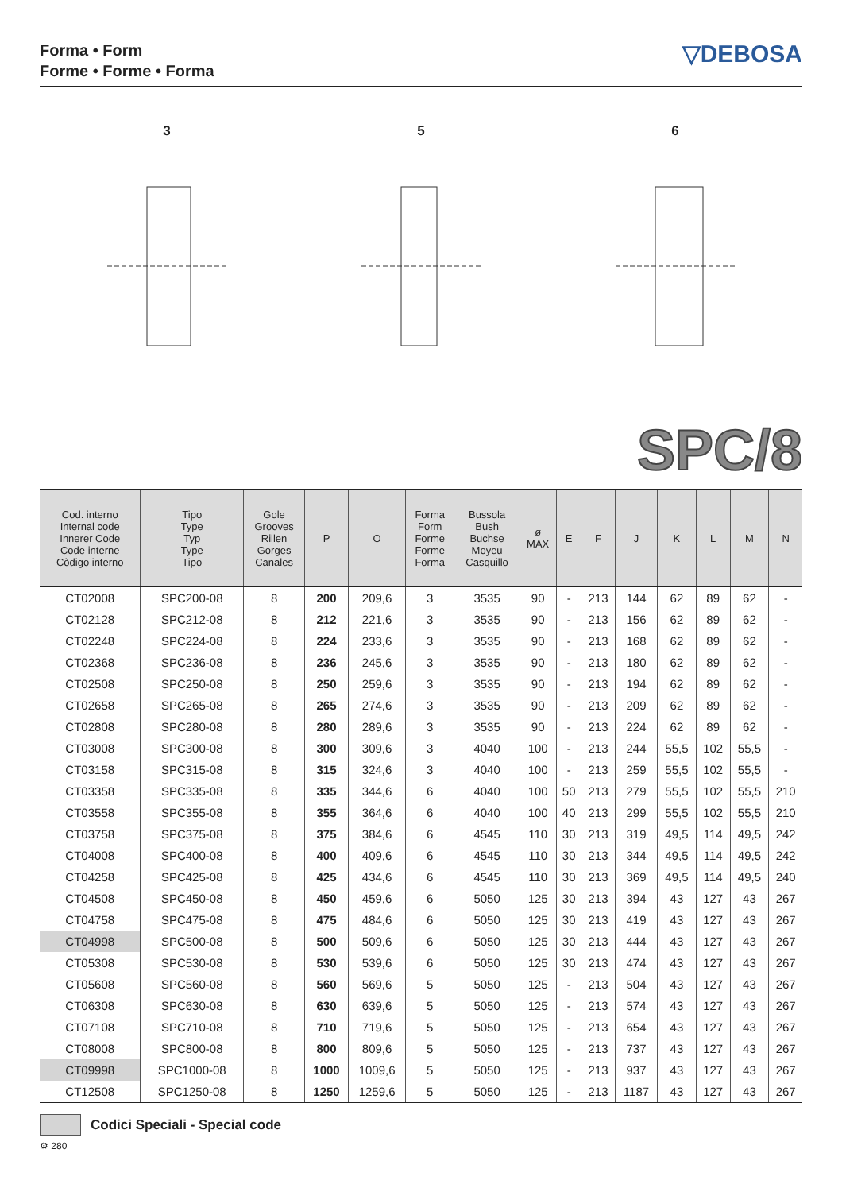Forma • Form
Forme • Forme • Forma
▽DEBOSA
3
5
6
SPC/8
| Cod. interno Internal code Innerer Code Code interne Còdigo interno | Tipo Type Typ Type Tipo | Gole Grooves Rillen Gorges Canales | P | O | Forma Form Forme Forme Forma | Bussola Bush Buchse Moyeu Casquillo | ø MAX | E | F | J | K | L | M | N |
| --- | --- | --- | --- | --- | --- | --- | --- | --- | --- | --- | --- | --- | --- | --- |
| CT02008 | SPC200-08 | 8 | 200 | 209,6 | 3 | 3535 | 90 | - | 213 | 144 | 62 | 89 | 62 | - |
| CT02128 | SPC212-08 | 8 | 212 | 221,6 | 3 | 3535 | 90 | - | 213 | 156 | 62 | 89 | 62 | - |
| CT02248 | SPC224-08 | 8 | 224 | 233,6 | 3 | 3535 | 90 | - | 213 | 168 | 62 | 89 | 62 | - |
| CT02368 | SPC236-08 | 8 | 236 | 245,6 | 3 | 3535 | 90 | - | 213 | 180 | 62 | 89 | 62 | - |
| CT02508 | SPC250-08 | 8 | 250 | 259,6 | 3 | 3535 | 90 | - | 213 | 194 | 62 | 89 | 62 | - |
| CT02658 | SPC265-08 | 8 | 265 | 274,6 | 3 | 3535 | 90 | - | 213 | 209 | 62 | 89 | 62 | - |
| CT02808 | SPC280-08 | 8 | 280 | 289,6 | 3 | 3535 | 90 | - | 213 | 224 | 62 | 89 | 62 | - |
| CT03008 | SPC300-08 | 8 | 300 | 309,6 | 3 | 4040 | 100 | - | 213 | 244 | 55,5 | 102 | 55,5 | - |
| CT03158 | SPC315-08 | 8 | 315 | 324,6 | 3 | 4040 | 100 | - | 213 | 259 | 55,5 | 102 | 55,5 | - |
| CT03358 | SPC335-08 | 8 | 335 | 344,6 | 6 | 4040 | 100 | 50 | 213 | 279 | 55,5 | 102 | 55,5 | 210 |
| CT03558 | SPC355-08 | 8 | 355 | 364,6 | 6 | 4040 | 100 | 40 | 213 | 299 | 55,5 | 102 | 55,5 | 210 |
| CT03758 | SPC375-08 | 8 | 375 | 384,6 | 6 | 4545 | 110 | 30 | 213 | 319 | 49,5 | 114 | 49,5 | 242 |
| CT04008 | SPC400-08 | 8 | 400 | 409,6 | 6 | 4545 | 110 | 30 | 213 | 344 | 49,5 | 114 | 49,5 | 242 |
| CT04258 | SPC425-08 | 8 | 425 | 434,6 | 6 | 4545 | 110 | 30 | 213 | 369 | 49,5 | 114 | 49,5 | 240 |
| CT04508 | SPC450-08 | 8 | 450 | 459,6 | 6 | 5050 | 125 | 30 | 213 | 394 | 43 | 127 | 43 | 267 |
| CT04758 | SPC475-08 | 8 | 475 | 484,6 | 6 | 5050 | 125 | 30 | 213 | 419 | 43 | 127 | 43 | 267 |
| CT04998 | SPC500-08 | 8 | 500 | 509,6 | 6 | 5050 | 125 | 30 | 213 | 444 | 43 | 127 | 43 | 267 |
| CT05308 | SPC530-08 | 8 | 530 | 539,6 | 6 | 5050 | 125 | 30 | 213 | 474 | 43 | 127 | 43 | 267 |
| CT05608 | SPC560-08 | 8 | 560 | 569,6 | 5 | 5050 | 125 | - | 213 | 504 | 43 | 127 | 43 | 267 |
| CT06308 | SPC630-08 | 8 | 630 | 639,6 | 5 | 5050 | 125 | - | 213 | 574 | 43 | 127 | 43 | 267 |
| CT07108 | SPC710-08 | 8 | 710 | 719,6 | 5 | 5050 | 125 | - | 213 | 654 | 43 | 127 | 43 | 267 |
| CT08008 | SPC800-08 | 8 | 800 | 809,6 | 5 | 5050 | 125 | - | 213 | 737 | 43 | 127 | 43 | 267 |
| CT09998 | SPC1000-08 | 8 | 1000 | 1009,6 | 5 | 5050 | 125 | - | 213 | 937 | 43 | 127 | 43 | 267 |
| CT12508 | SPC1250-08 | 8 | 1250 | 1259,6 | 5 | 5050 | 125 | - | 213 | 1187 | 43 | 127 | 43 | 267 |
Codici Speciali - Special code
⚙ 280